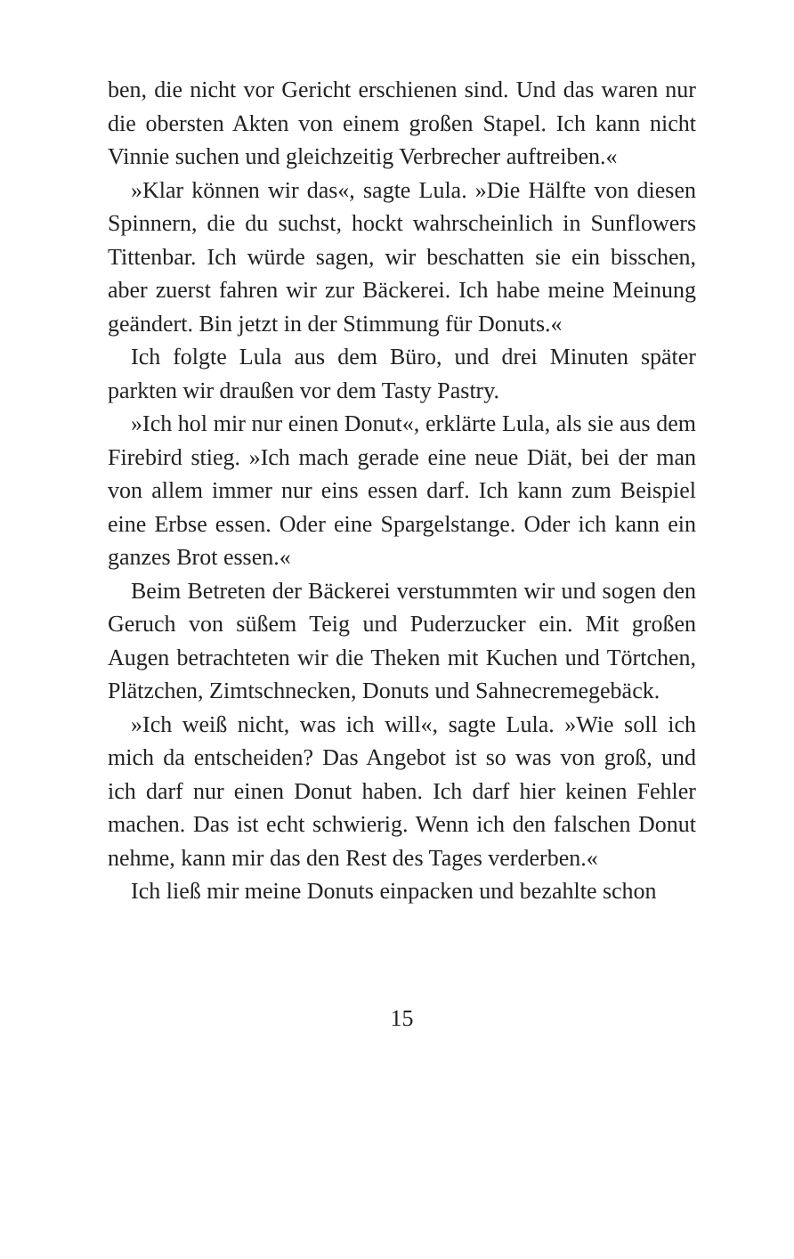ben, die nicht vor Gericht erschienen sind. Und das waren nur die obersten Akten von einem großen Stapel. Ich kann nicht Vinnie suchen und gleichzeitig Verbrecher auftreiben.«
»Klar können wir das«, sagte Lula. »Die Hälfte von diesen Spinnern, die du suchst, hockt wahrscheinlich in Sunflowers Tittenbar. Ich würde sagen, wir beschatten sie ein bisschen, aber zuerst fahren wir zur Bäckerei. Ich habe meine Meinung geändert. Bin jetzt in der Stimmung für Donuts.«
Ich folgte Lula aus dem Büro, und drei Minuten später parkten wir draußen vor dem Tasty Pastry.
»Ich hol mir nur einen Donut«, erklärte Lula, als sie aus dem Firebird stieg. »Ich mach gerade eine neue Diät, bei der man von allem immer nur eins essen darf. Ich kann zum Beispiel eine Erbse essen. Oder eine Spargelstange. Oder ich kann ein ganzes Brot essen.«
Beim Betreten der Bäckerei verstummten wir und sogen den Geruch von süßem Teig und Puderzucker ein. Mit großen Augen betrachteten wir die Theken mit Kuchen und Törtchen, Plätzchen, Zimtschnecken, Donuts und Sahnecremegebäck.
»Ich weiß nicht, was ich will«, sagte Lula. »Wie soll ich mich da entscheiden? Das Angebot ist so was von groß, und ich darf nur einen Donut haben. Ich darf hier keinen Fehler machen. Das ist echt schwierig. Wenn ich den falschen Donut nehme, kann mir das den Rest des Tages verderben.«
Ich ließ mir meine Donuts einpacken und bezahlte schon
15